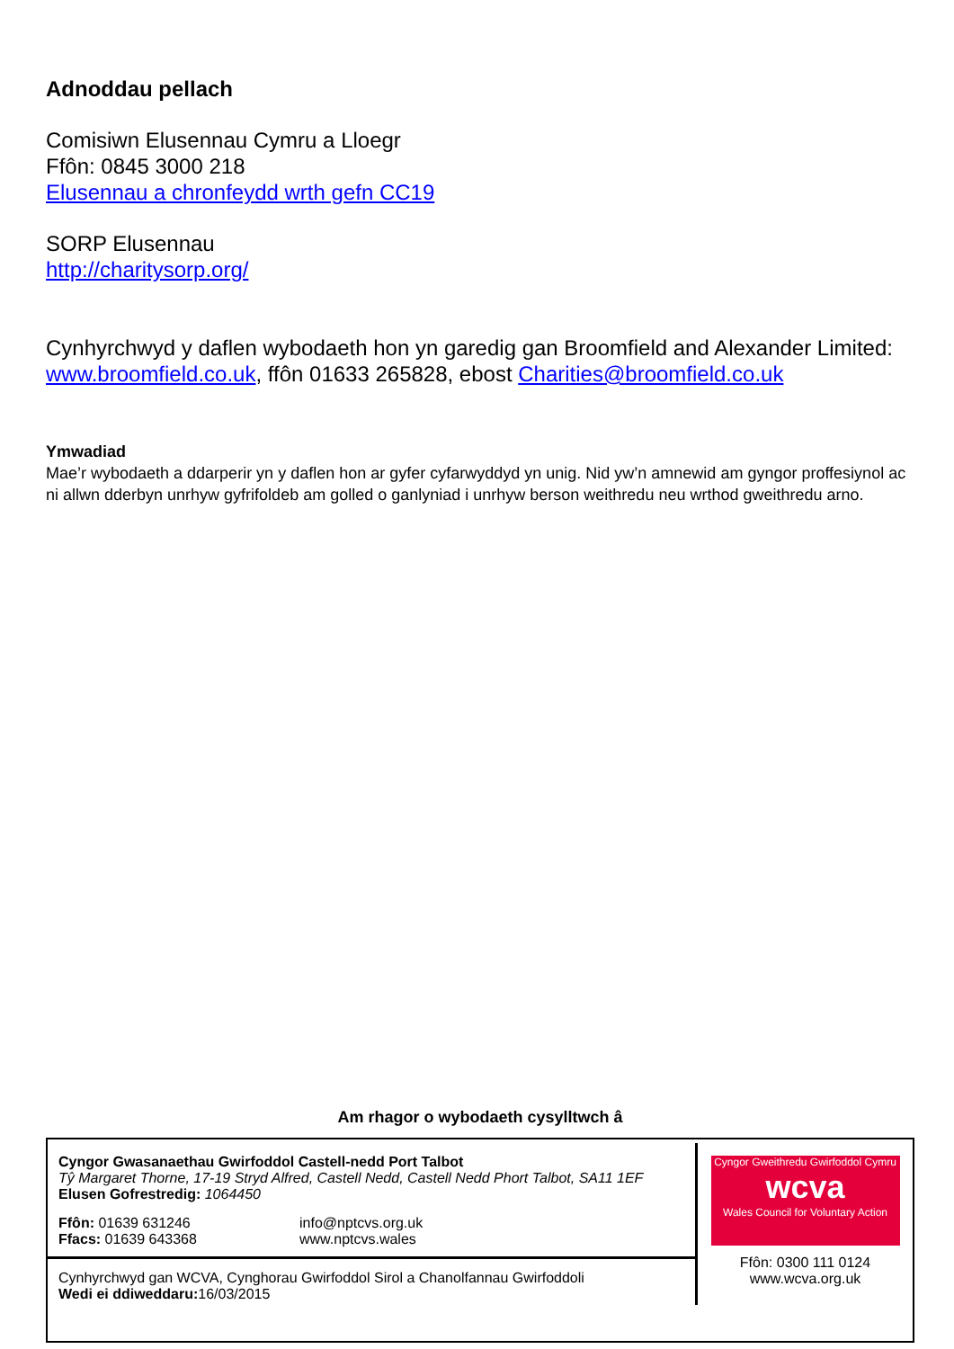Adnoddau pellach
Comisiwn Elusennau Cymru a Lloegr
Ffôn: 0845 3000 218
Elusennau a chronfeydd wrth gefn CC19
SORP Elusennau
http://charitysorp.org/
Cynhyrchwyd y daflen wybodaeth hon yn garedig gan Broomfield and Alexander Limited: www.broomfield.co.uk, ffôn 01633 265828, ebost Charities@broomfield.co.uk
Ymwadiad
Mae’r wybodaeth a ddarperir yn y daflen hon ar gyfer cyfarwyddyd yn unig. Nid yw’n amnewid am gyngor proffesiynol ac ni allwn dderbyn unrhyw gyfrifoldeb am golled o ganlyniad i unrhyw berson weithredu neu wrthod gweithredu arno.
Am rhagor o wybodaeth cysylltwch â
Cyngor Gwasanaethau Gwirfoddol Castell-nedd Port Talbot
Tŷ Margaret Thorne, 17-19 Stryd Alfred, Castell Nedd, Castell Nedd Phort Talbot, SA11 1EF
Elusen Gofrestredig: 1064450
Ffôn: 01639 631246
Ffacs: 01639 643368
info@nptcvs.org.uk
www.nptcvs.wales
Cynhyrchwyd gan WCVA, Cynghorau Gwirfoddol Sirol a Chanolfannau Gwirfoddoli
Wedi ei ddiweddaru: 16/03/2015
Cyngor Gweithredu Gwirfoddol Cymru
wcva
Wales Council for Voluntary Action
Ffôn: 0300 111 0124
www.wcva.org.uk